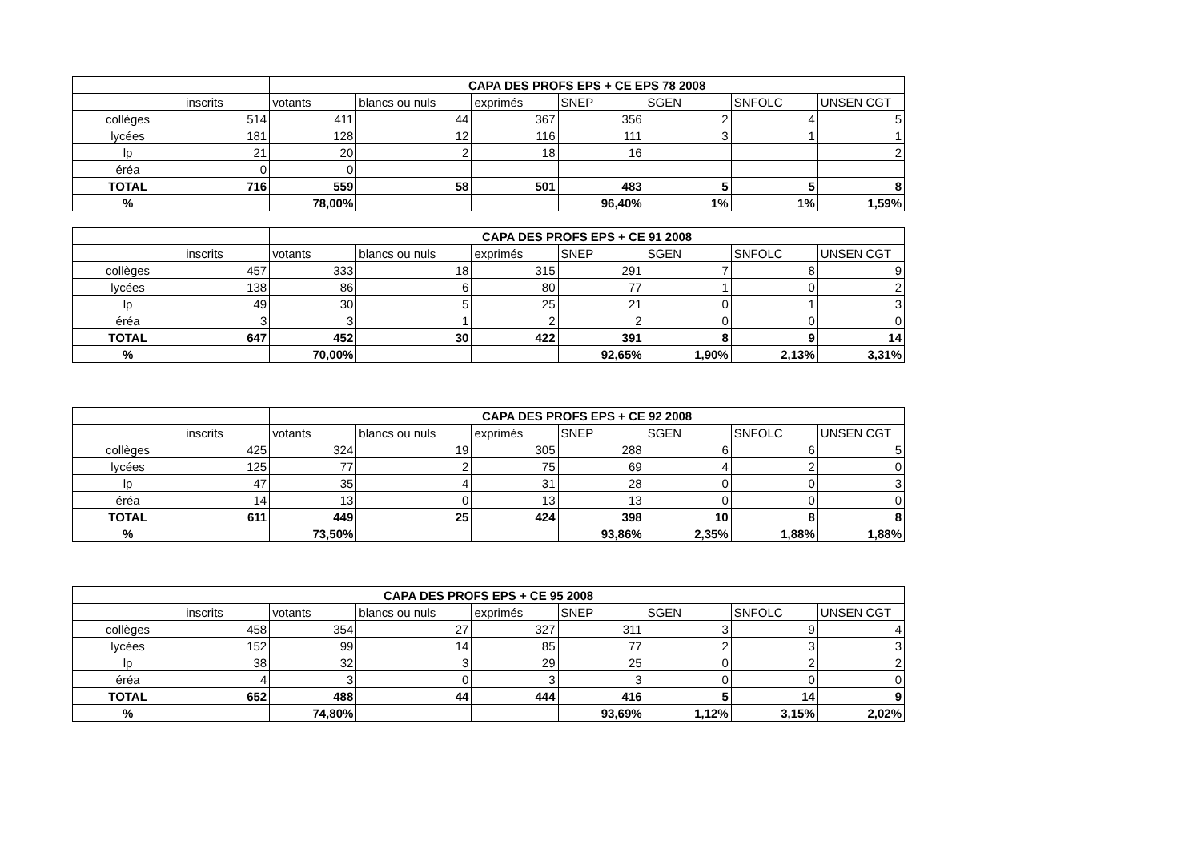| | | CAPA DES PROFS EPS + CE EPS 78 2008 | | | | | | |
| | inscrits | votants | blancs ou nuls | exprimés | SNEP | SGEN | SNFOLC | UNSEN CGT |
| collèges | 514 | 411 | 44 | 367 | 356 | 2 | 4 | 5 |
| lycées | 181 | 128 | 12 | 116 | 111 | 3 | 1 | 1 |
| lp | 21 | 20 | 2 | 18 | 16 | | | 2 |
| éréa | 0 | 0 | | | | | | |
| TOTAL | 716 | 559 | 58 | 501 | 483 | 5 | 5 | 8 |
| % | | 78,00% | | | 96,40% | 1% | 1% | 1,59% |
| | | CAPA DES PROFS EPS + CE 91 2008 | | | | | | |
| | inscrits | votants | blancs ou nuls | exprimés | SNEP | SGEN | SNFOLC | UNSEN CGT |
| collèges | 457 | 333 | 18 | 315 | 291 | 7 | 8 | 9 |
| lycées | 138 | 86 | 6 | 80 | 77 | 1 | 0 | 2 |
| lp | 49 | 30 | 5 | 25 | 21 | 0 | 1 | 3 |
| éréa | 3 | 3 | 1 | 2 | 2 | 0 | 0 | 0 |
| TOTAL | 647 | 452 | 30 | 422 | 391 | 8 | 9 | 14 |
| % | | 70,00% | | | 92,65% | 1,90% | 2,13% | 3,31% |
| | | CAPA DES PROFS EPS + CE 92 2008 | | | | | | |
| | inscrits | votants | blancs ou nuls | exprimés | SNEP | SGEN | SNFOLC | UNSEN CGT |
| collèges | 425 | 324 | 19 | 305 | 288 | 6 | 6 | 5 |
| lycées | 125 | 77 | 2 | 75 | 69 | 4 | 2 | 0 |
| lp | 47 | 35 | 4 | 31 | 28 | 0 | 0 | 3 |
| éréa | 14 | 13 | 0 | 13 | 13 | 0 | 0 | 0 |
| TOTAL | 611 | 449 | 25 | 424 | 398 | 10 | 8 | 8 |
| % | | 73,50% | | | 93,86% | 2,35% | 1,88% | 1,88% |
| CAPA DES PROFS EPS + CE 95 2008 | | | | | | | | |
| --- | --- | --- | --- | --- | --- | --- | --- | --- |
| | inscrits | votants | blancs ou nuls | exprimés | SNEP | SGEN | SNFOLC | UNSEN CGT |
| collèges | 458 | 354 | 27 | 327 | 311 | 3 | 9 | 4 |
| lycées | 152 | 99 | 14 | 85 | 77 | 2 | 3 | 3 |
| lp | 38 | 32 | 3 | 29 | 25 | 0 | 2 | 2 |
| éréa | 4 | 3 | 0 | 3 | 3 | 0 | 0 | 0 |
| TOTAL | 652 | 488 | 44 | 444 | 416 | 5 | 14 | 9 |
| % | | 74,80% | | | 93,69% | 1,12% | 3,15% | 2,02% |